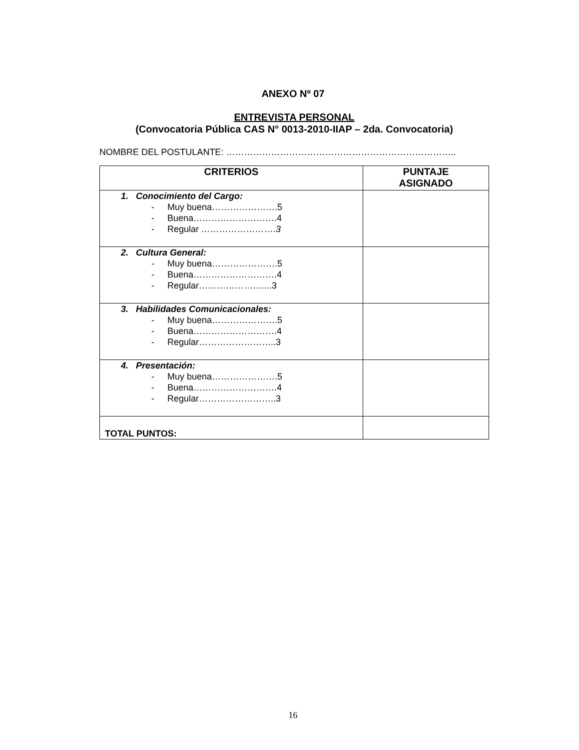ANEXO Nº 07
ENTREVISTA PERSONAL
(Convocatoria Pública CAS N° 0013-2010-IIAP – 2da. Convocatoria)
NOMBRE DEL POSTULANTE: …………………………………………………………………..
| CRITERIOS | PUNTAJE ASIGNADO |
| --- | --- |
| 1. Conocimiento del Cargo: - Muy buena………………….5 - Buena……………………….4 - Regular …………………….3 | |
| 2. Cultura General: - Muy buena………………….5 - Buena……………………….4 - Regular…………………....3 | |
| 3. Habilidades Comunicacionales: - Muy buena………………….5 - Buena……………………….4 - Regular……………………..3 | |
| 4. Presentación: - Muy buena………………….5 - Buena……………………….4 - Regular……………………..3 | |
| TOTAL PUNTOS: | |
16